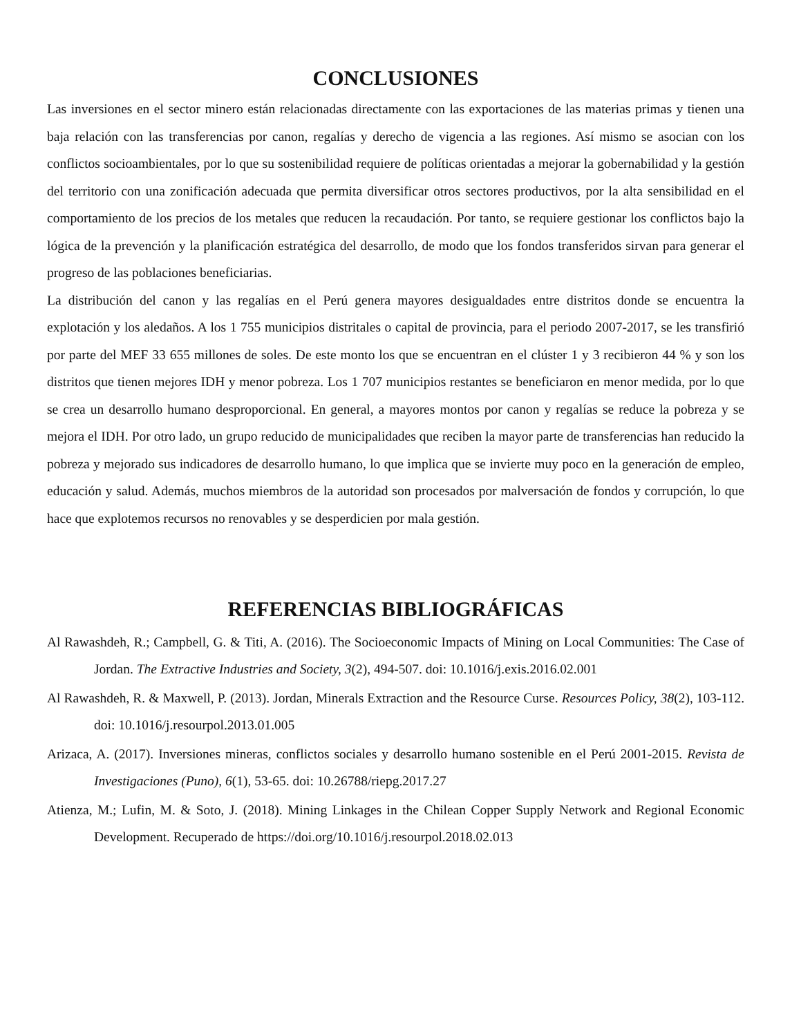CONCLUSIONES
Las inversiones en el sector minero están relacionadas directamente con las exportaciones de las materias primas y tienen una baja relación con las transferencias por canon, regalías y derecho de vigencia a las regiones. Así mismo se asocian con los conflictos socioambientales, por lo que su sostenibilidad requiere de políticas orientadas a mejorar la gobernabilidad y la gestión del territorio con una zonificación adecuada que permita diversificar otros sectores productivos, por la alta sensibilidad en el comportamiento de los precios de los metales que reducen la recaudación. Por tanto, se requiere gestionar los conflictos bajo la lógica de la prevención y la planificación estratégica del desarrollo, de modo que los fondos transferidos sirvan para generar el progreso de las poblaciones beneficiarias.
La distribución del canon y las regalías en el Perú genera mayores desigualdades entre distritos donde se encuentra la explotación y los aledaños. A los 1 755 municipios distritales o capital de provincia, para el periodo 2007-2017, se les transfirió por parte del MEF 33 655 millones de soles. De este monto los que se encuentran en el clúster 1 y 3 recibieron 44 % y son los distritos que tienen mejores IDH y menor pobreza. Los 1 707 municipios restantes se beneficiaron en menor medida, por lo que se crea un desarrollo humano desproporcional. En general, a mayores montos por canon y regalías se reduce la pobreza y se mejora el IDH. Por otro lado, un grupo reducido de municipalidades que reciben la mayor parte de transferencias han reducido la pobreza y mejorado sus indicadores de desarrollo humano, lo que implica que se invierte muy poco en la generación de empleo, educación y salud. Además, muchos miembros de la autoridad son procesados por malversación de fondos y corrupción, lo que hace que explotemos recursos no renovables y se desperdicien por mala gestión.
REFERENCIAS BIBLIOGRÁFICAS
Al Rawashdeh, R.; Campbell, G. & Titi, A. (2016). The Socioeconomic Impacts of Mining on Local Communities: The Case of Jordan. The Extractive Industries and Society, 3(2), 494-507. doi: 10.1016/j.exis.2016.02.001
Al Rawashdeh, R. & Maxwell, P. (2013). Jordan, Minerals Extraction and the Resource Curse. Resources Policy, 38(2), 103-112. doi: 10.1016/j.resourpol.2013.01.005
Arizaca, A. (2017). Inversiones mineras, conflictos sociales y desarrollo humano sostenible en el Perú 2001-2015. Revista de Investigaciones (Puno), 6(1), 53-65. doi: 10.26788/riepg.2017.27
Atienza, M.; Lufin, M. & Soto, J. (2018). Mining Linkages in the Chilean Copper Supply Network and Regional Economic Development. Recuperado de https://doi.org/10.1016/j.resourpol.2018.02.013